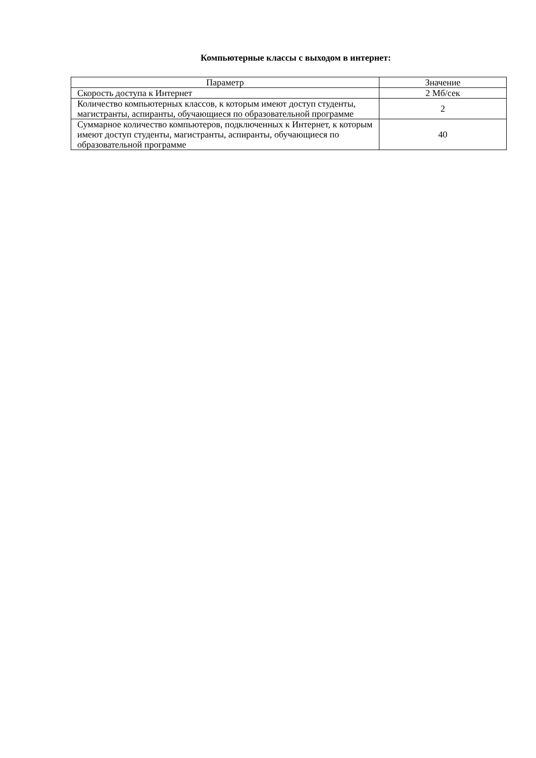Компьютерные классы с выходом в интернет:
| Параметр | Значение |
| --- | --- |
| Скорость доступа к Интернет | 2 Мб/сек |
| Количество компьютерных классов, к которым имеют доступ студенты, магистранты, аспиранты, обучающиеся по образовательной программе | 2 |
| Суммарное количество компьютеров, подключенных к Интернет, к которым имеют доступ студенты, магистранты, аспиранты, обучающиеся по образовательной программе | 40 |